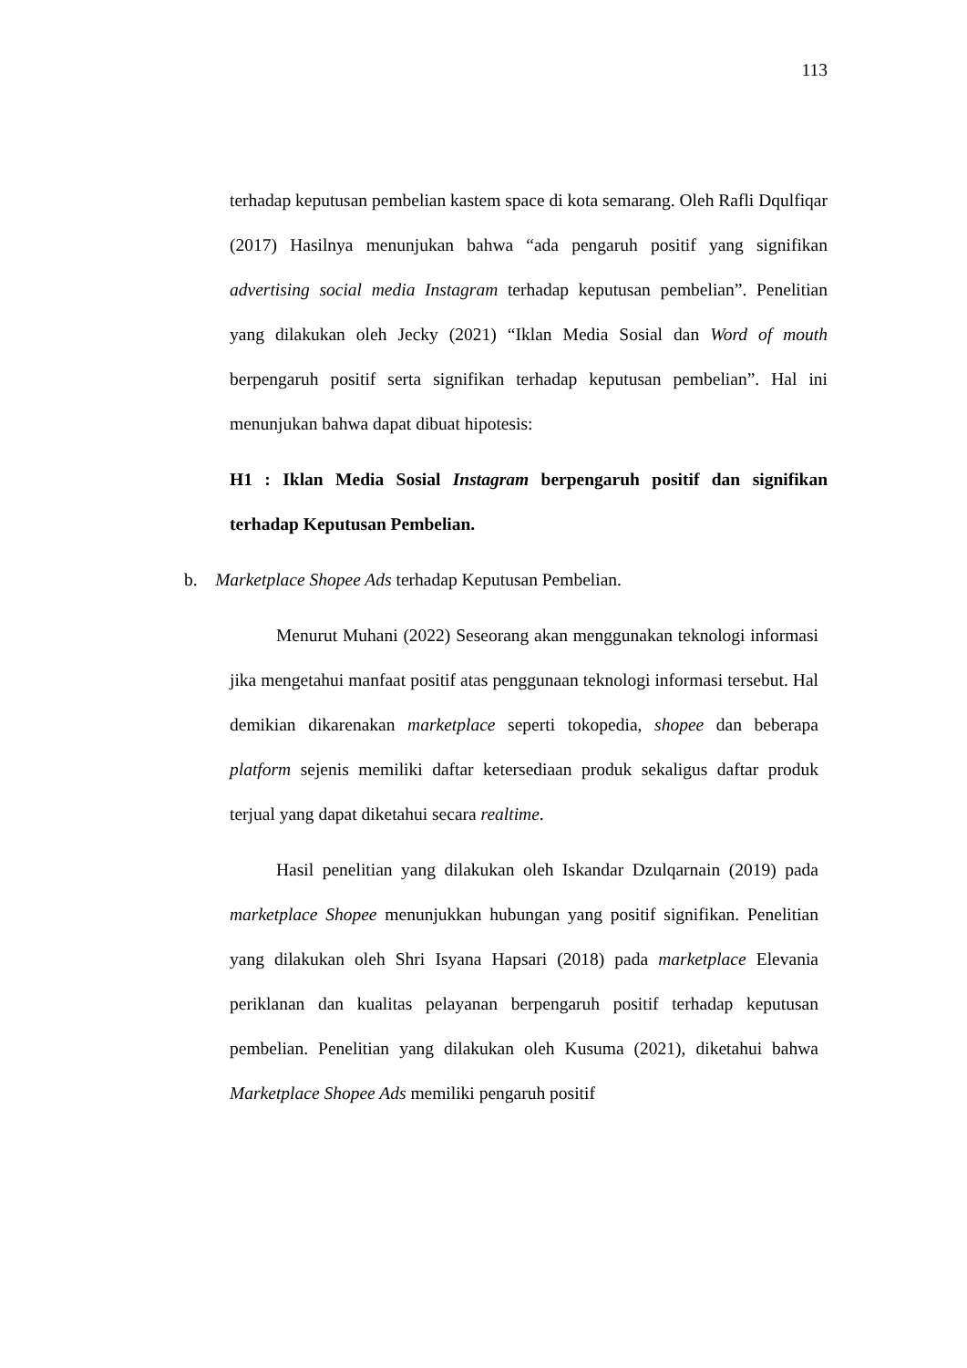113
terhadap keputusan pembelian kastem space di kota semarang. Oleh Rafli Dqulfiqar (2017) Hasilnya menunjukan bahwa “ada pengaruh positif yang signifikan advertising social media Instagram terhadap keputusan pembelian”. Penelitian yang dilakukan oleh Jecky (2021) “Iklan Media Sosial dan Word of mouth berpengaruh positif serta signifikan terhadap keputusan pembelian”. Hal ini menunjukan bahwa dapat dibuat hipotesis:
H1 : Iklan Media Sosial Instagram berpengaruh positif dan signifikan terhadap Keputusan Pembelian.
b. Marketplace Shopee Ads terhadap Keputusan Pembelian.
Menurut Muhani (2022) Seseorang akan menggunakan teknologi informasi jika mengetahui manfaat positif atas penggunaan teknologi informasi tersebut. Hal demikian dikarenakan marketplace seperti tokopedia, shopee dan beberapa platform sejenis memiliki daftar ketersediaan produk sekaligus daftar produk terjual yang dapat diketahui secara realtime.
Hasil penelitian yang dilakukan oleh Iskandar Dzulqarnain (2019) pada marketplace Shopee menunjukkan hubungan yang positif signifikan. Penelitian yang dilakukan oleh Shri Isyana Hapsari (2018) pada marketplace Elevania periklanan dan kualitas pelayanan berpengaruh positif terhadap keputusan pembelian. Penelitian yang dilakukan oleh Kusuma (2021), diketahui bahwa Marketplace Shopee Ads memiliki pengaruh positif